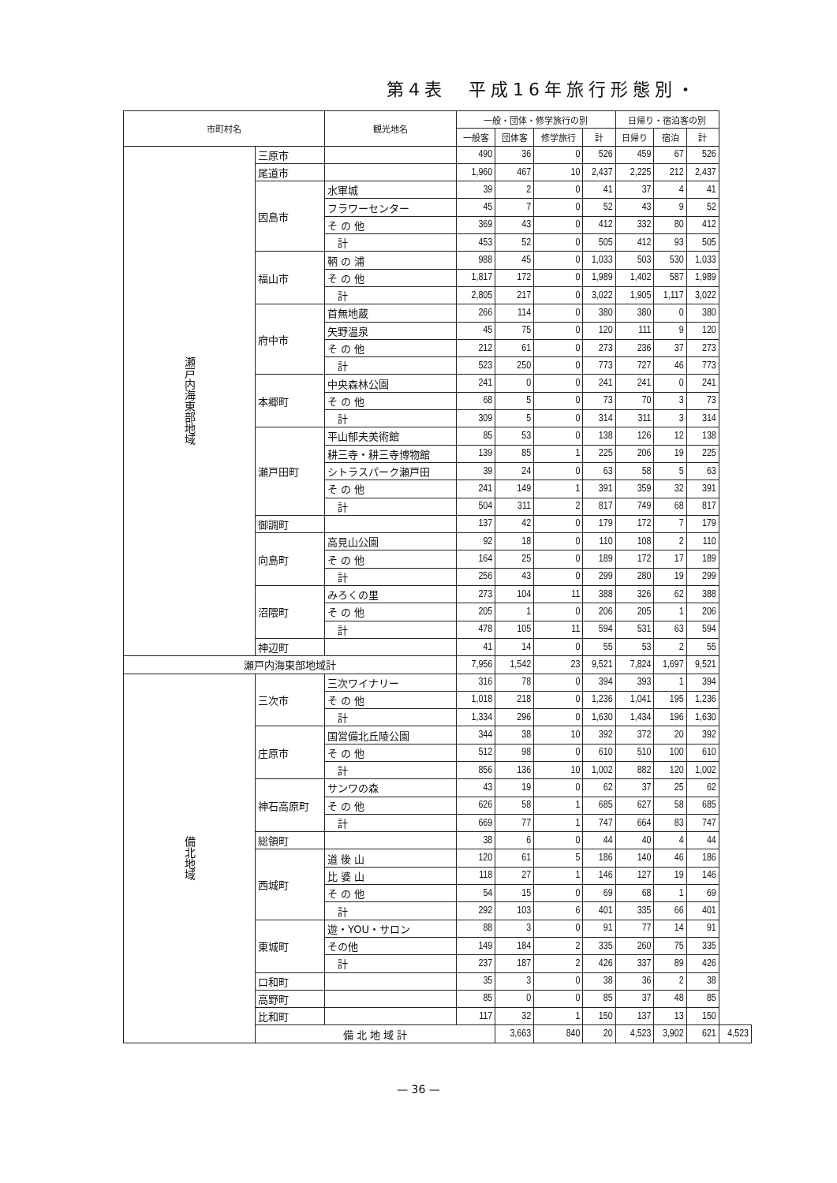第4表　平成16年旅行形態別・
| 市町村名 | | 観光地名 | 一般・団体・修学旅行の別 | | | | 日帰り・宿泊客の別 | | | |
| --- | --- | --- | --- | --- | --- | --- | --- | --- | --- | --- |
| | | | 一般客 | 団体客 | 修学旅行 | 計 | 日帰り | 宿泊 | 計 | |
| 瀬戸内海東部地域 | 三原市 | | 490 | 36 | 0 | 526 | 459 | 67 | 526 | |
| | 尾道市 | | 1,960 | 467 | 10 | 2,437 | 2,225 | 212 | 2,437 | |
| | 因島市 | 水軍城 | 39 | 2 | 0 | 41 | 37 | 4 | 41 | |
| | | フラワーセンター | 45 | 7 | 0 | 52 | 43 | 9 | 52 | |
| | | そ の 他 | 369 | 43 | 0 | 412 | 332 | 80 | 412 | |
| | | 計 | 453 | 52 | 0 | 505 | 412 | 93 | 505 | |
| | 福山市 | 鞆 の 浦 | 988 | 45 | 0 | 1,033 | 503 | 530 | 1,033 | |
| | | そ の 他 | 1,817 | 172 | 0 | 1,989 | 1,402 | 587 | 1,989 | |
| | | 計 | 2,805 | 217 | 0 | 3,022 | 1,905 | 1,117 | 3,022 | |
| | 府中市 | 首無地蔵 | 266 | 114 | 0 | 380 | 380 | 0 | 380 | |
| | | 矢野温泉 | 45 | 75 | 0 | 120 | 111 | 9 | 120 | |
| | | そ の 他 | 212 | 61 | 0 | 273 | 236 | 37 | 273 | |
| | | 計 | 523 | 250 | 0 | 773 | 727 | 46 | 773 | |
| | 本郷町 | 中央森林公園 | 241 | 0 | 0 | 241 | 241 | 0 | 241 | |
| | | そ の 他 | 68 | 5 | 0 | 73 | 70 | 3 | 73 | |
| | | 計 | 309 | 5 | 0 | 314 | 311 | 3 | 314 | |
| | 瀬戸田町 | 平山郁夫美術館 | 85 | 53 | 0 | 138 | 126 | 12 | 138 | |
| | | 耕三寺・耕三寺博物館 | 139 | 85 | 1 | 225 | 206 | 19 | 225 | |
| | | シトラスパーク瀬戸田 | 39 | 24 | 0 | 63 | 58 | 5 | 63 | |
| | | そ の 他 | 241 | 149 | 1 | 391 | 359 | 32 | 391 | |
| | | 計 | 504 | 311 | 2 | 817 | 749 | 68 | 817 | |
| | 御調町 | | 137 | 42 | 0 | 179 | 172 | 7 | 179 | |
| | 向島町 | 高見山公園 | 92 | 18 | 0 | 110 | 108 | 2 | 110 | |
| | | そ の 他 | 164 | 25 | 0 | 189 | 172 | 17 | 189 | |
| | | 計 | 256 | 43 | 0 | 299 | 280 | 19 | 299 | |
| | 沼隈町 | みろくの里 | 273 | 104 | 11 | 388 | 326 | 62 | 388 | |
| | | そ の 他 | 205 | 1 | 0 | 206 | 205 | 1 | 206 | |
| | | 計 | 478 | 105 | 11 | 594 | 531 | 63 | 594 | |
| | 神辺町 | | 41 | 14 | 0 | 55 | 53 | 2 | 55 | |
| 瀬戸内海東部地域計 | | | 7,956 | 1,542 | 23 | 9,521 | 7,824 | 1,697 | 9,521 | |
| 備北地域 | 三次市 | 三次ワイナリー | 316 | 78 | 0 | 394 | 393 | 1 | 394 | |
| | | そ の 他 | 1,018 | 218 | 0 | 1,236 | 1,041 | 195 | 1,236 | |
| | | 計 | 1,334 | 296 | 0 | 1,630 | 1,434 | 196 | 1,630 | |
| | 庄原市 | 国営備北丘陵公園 | 344 | 38 | 10 | 392 | 372 | 20 | 392 | |
| | | そ の 他 | 512 | 98 | 0 | 610 | 510 | 100 | 610 | |
| | | 計 | 856 | 136 | 10 | 1,002 | 882 | 120 | 1,002 | |
| | 神石高原町 | サンワの森 | 43 | 19 | 0 | 62 | 37 | 25 | 62 | |
| | | そ の 他 | 626 | 58 | 1 | 685 | 627 | 58 | 685 | |
| | | 計 | 669 | 77 | 1 | 747 | 664 | 83 | 747 | |
| | 総領町 | | 38 | 6 | 0 | 44 | 40 | 4 | 44 | |
| | 西城町 | 道 後 山 | 120 | 61 | 5 | 186 | 140 | 46 | 186 | |
| | | 比 婆 山 | 118 | 27 | 1 | 146 | 127 | 19 | 146 | |
| | | そ の 他 | 54 | 15 | 0 | 69 | 68 | 1 | 69 | |
| | | 計 | 292 | 103 | 6 | 401 | 335 | 66 | 401 | |
| | 東城町 | 遊・YOU・サロン | 88 | 3 | 0 | 91 | 77 | 14 | 91 | |
| | | その他 | 149 | 184 | 2 | 335 | 260 | 75 | 335 | |
| | | 計 | 237 | 187 | 2 | 426 | 337 | 89 | 426 | |
| | 口和町 | | 35 | 3 | 0 | 38 | 36 | 2 | 38 | |
| | 高野町 | | 85 | 0 | 0 | 85 | 37 | 48 | 85 | |
| | 比和町 | | 117 | 32 | 1 | 150 | 137 | 13 | 150 | |
| | 備 北 地 域 計 | | | 3,663 | 840 | 20 | 4,523 | 3,902 | 621 | 4,523 |
— 36 —